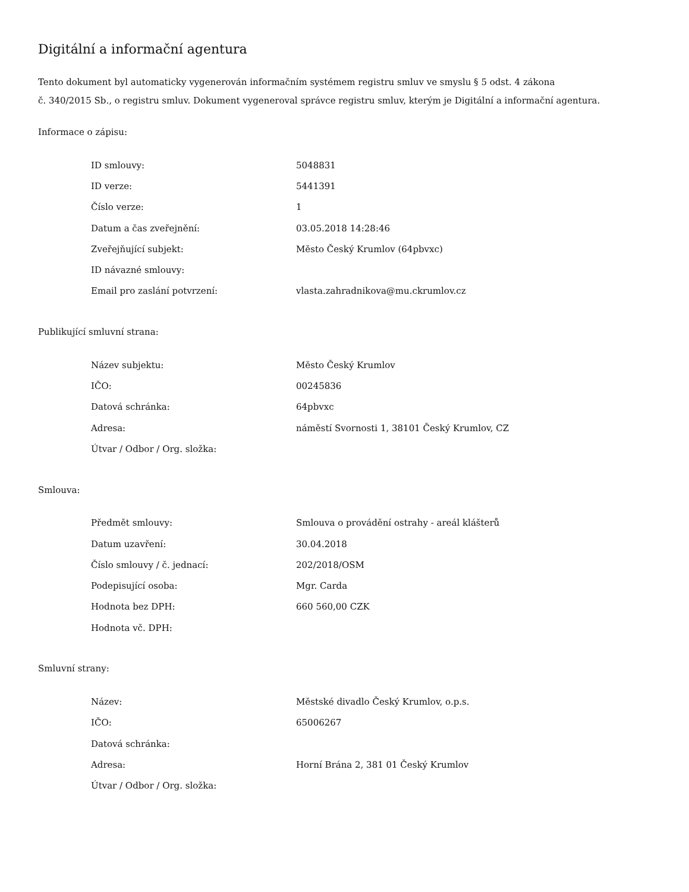Digitální a informační agentura
Tento dokument byl automaticky vygenerován informačním systémem registru smluv ve smyslu § 5 odst. 4 zákona
č. 340/2015 Sb., o registru smluv. Dokument vygeneroval správce registru smluv, kterým je Digitální a informační agentura.
Informace o zápisu:
| ID smlouvy: | 5048831 |
| ID verze: | 5441391 |
| Číslo verze: | 1 |
| Datum a čas zveřejnění: | 03.05.2018 14:28:46 |
| Zveřejňující subjekt: | Město Český Krumlov (64pbvxc) |
| ID návazné smlouvy: | |
| Email pro zaslání potvrzení: | vlasta.zahradnikova@mu.ckrumlov.cz |
Publikující smluvní strana:
| Název subjektu: | Město Český Krumlov |
| IČO: | 00245836 |
| Datová schránka: | 64pbvxc |
| Adresa: | náměstí Svornosti 1, 38101 Český Krumlov, CZ |
| Útvar / Odbor / Org. složka: | |
Smlouva:
| Předmět smlouvy: | Smlouva o provádění ostrahy - areál klášterů |
| Datum uzavření: | 30.04.2018 |
| Číslo smlouvy / č. jednací: | 202/2018/OSM |
| Podepisující osoba: | Mgr. Carda |
| Hodnota bez DPH: | 660 560,00 CZK |
| Hodnota vč. DPH: | |
Smluvní strany:
| Název: | Městské divadlo Český Krumlov, o.p.s. |
| IČO: | 65006267 |
| Datová schránka: | |
| Adresa: | Horní Brána 2, 381 01 Český Krumlov |
| Útvar / Odbor / Org. složka: | |